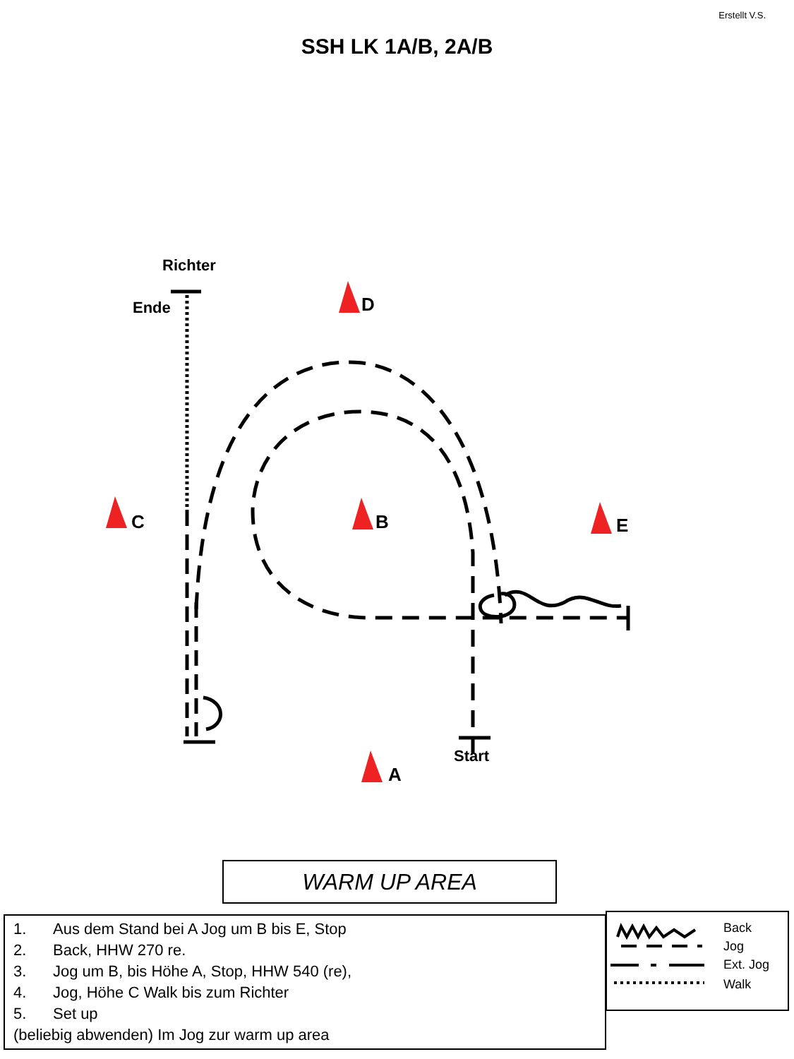Erstellt V.S.
SSH LK 1A/B, 2A/B
D
C
B
E
A
Richter
Ende
Start
WARM UP AREA
1. Aus dem Stand bei A Jog um B bis E, Stop
2. Back, HHW 270 re.
3. Jog um B, bis Höhe A, Stop, HHW 540 (re),
4. Jog, Höhe C Walk bis zum Richter
5. Set up
(beliebig abwenden) Im Jog zur warm up area
Back
Jog
Ext. Jog
Walk